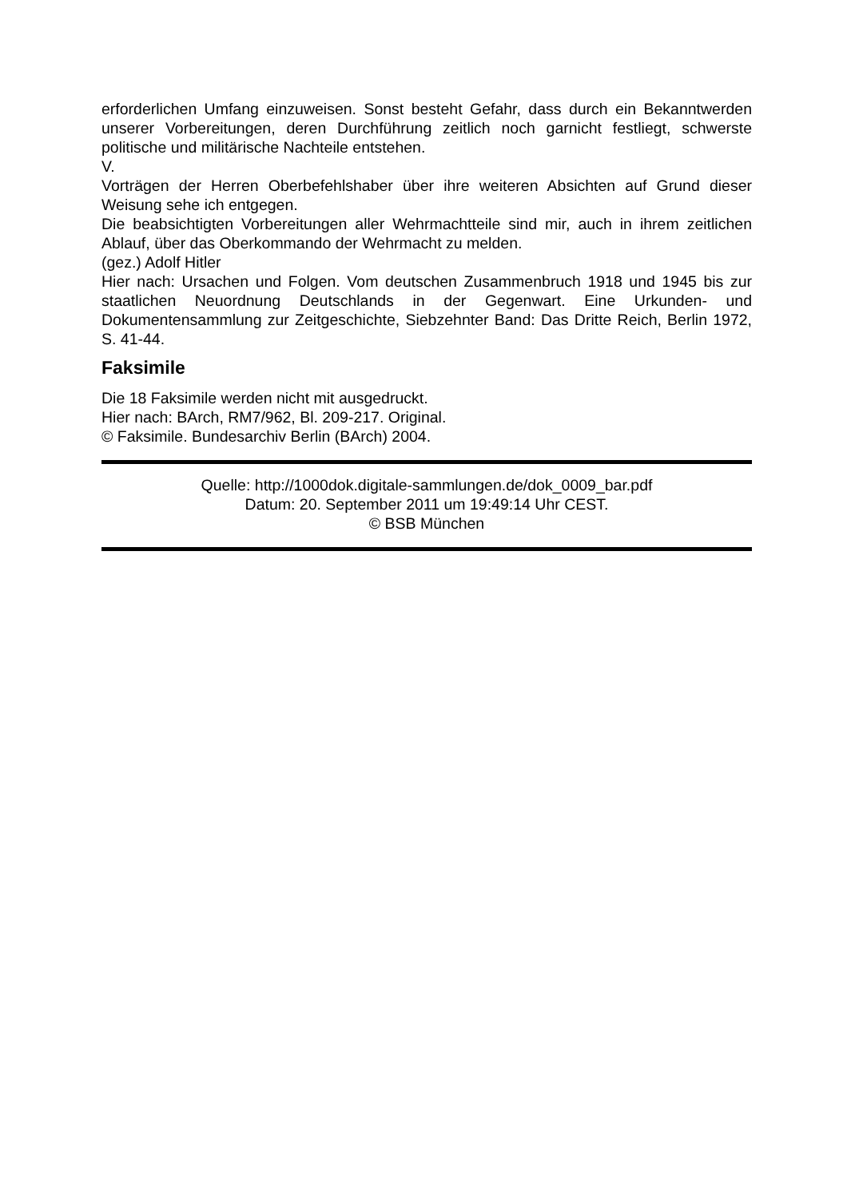erforderlichen Umfang einzuweisen. Sonst besteht Gefahr, dass durch ein Bekanntwerden unserer Vorbereitungen, deren Durchführung zeitlich noch garnicht festliegt, schwerste politische und militärische Nachteile entstehen.
V.
Vorträgen der Herren Oberbefehlshaber über ihre weiteren Absichten auf Grund dieser Weisung sehe ich entgegen.
Die beabsichtigten Vorbereitungen aller Wehrmachtteile sind mir, auch in ihrem zeitlichen Ablauf, über das Oberkommando der Wehrmacht zu melden.
(gez.) Adolf Hitler
Hier nach: Ursachen und Folgen. Vom deutschen Zusammenbruch 1918 und 1945 bis zur staatlichen Neuordnung Deutschlands in der Gegenwart. Eine Urkunden- und Dokumentensammlung zur Zeitgeschichte, Siebzehnter Band: Das Dritte Reich, Berlin 1972, S. 41-44.
Faksimile
Die 18 Faksimile werden nicht mit ausgedruckt.
Hier nach: BArch, RM7/962, Bl. 209-217. Original.
© Faksimile. Bundesarchiv Berlin (BArch) 2004.
Quelle: http://1000dok.digitale-sammlungen.de/dok_0009_bar.pdf
Datum: 20. September 2011 um 19:49:14 Uhr CEST.
© BSB München